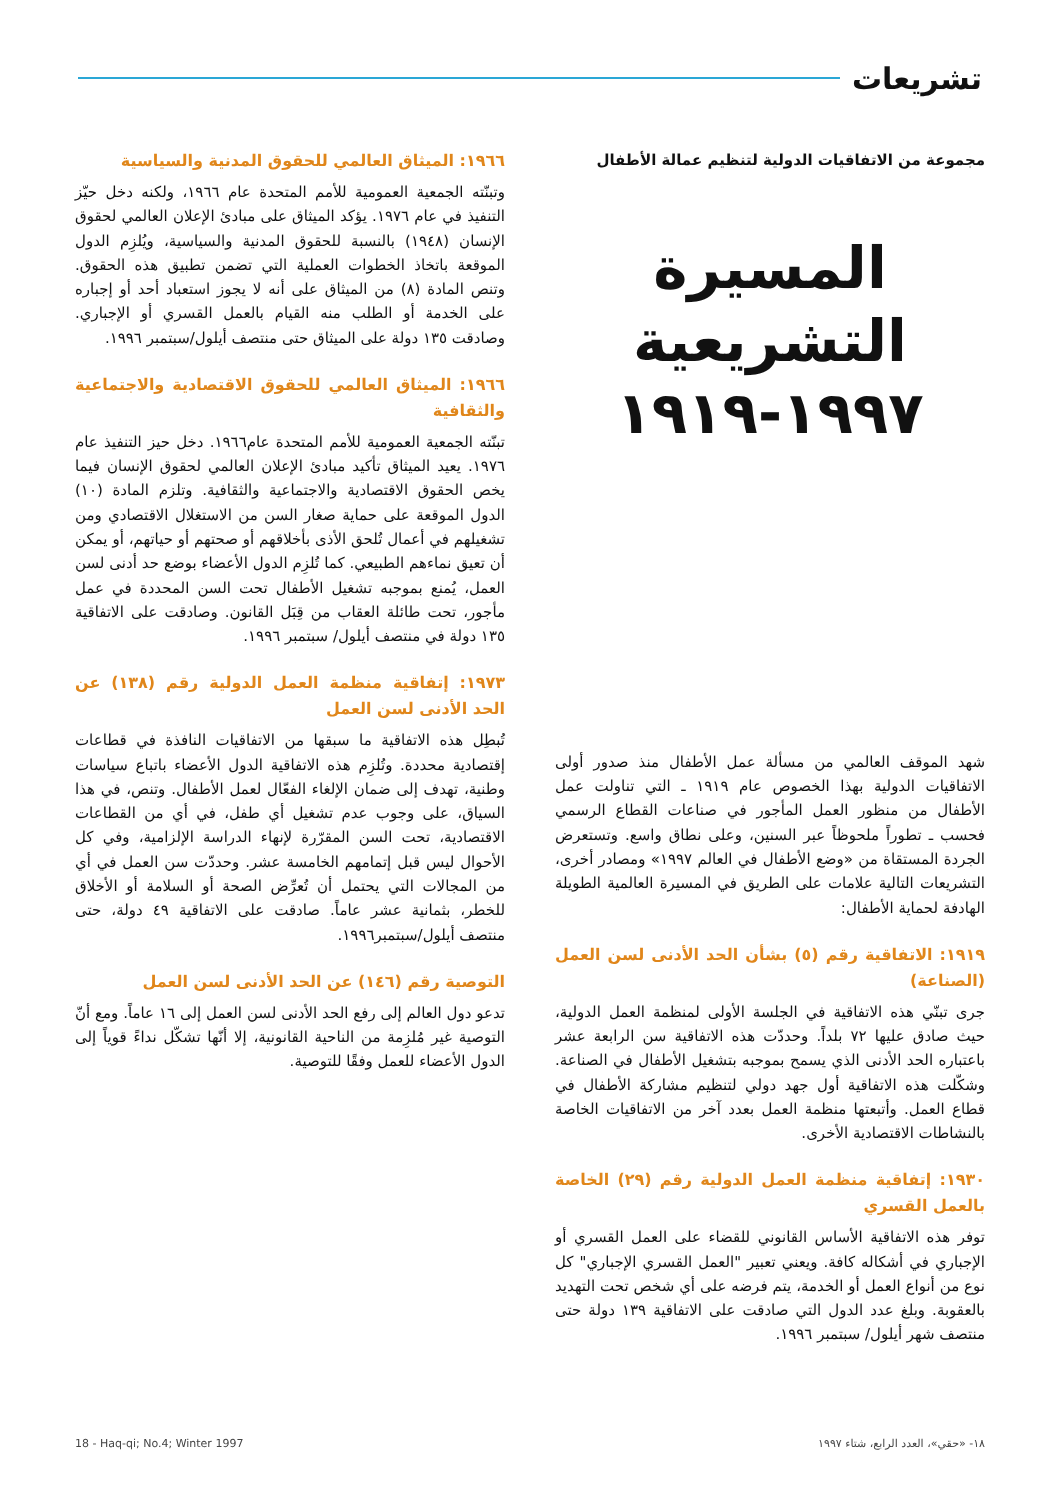تشريعات
مجموعة من الاتفاقيات الدولية لتنظيم عمالة الأطفال
المسيرة التشريعية
١٩٩٧-١٩١٩
شهد الموقف العالمي من مسألة عمل الأطفال منذ صدور أولى الاتفاقيات الدولية بهذا الخصوص عام ١٩١٩ ـ التي تناولت عمل الأطفال من منظور العمل المأجور في صناعات القطاع الرسمي فحسب ـ تطوراً ملحوظاً عبر السنين، وعلى نطاق واسع. وتستعرض الجردة المستقاة من «وضع الأطفال في العالم ١٩٩٧» ومصادر أخرى، التشريعات التالية علامات على الطريق في المسيرة العالمية الطويلة الهادفة لحماية الأطفال:
١٩١٩: الاتفاقية رقم (٥) بشأن الحد الأدنى لسن العمل (الصناعة)
جرى تبنّي هذه الاتفاقية في الجلسة الأولى لمنظمة العمل الدولية، حيث صادق عليها ٧٢ بلداً. وحددّت هذه الاتفاقية سن الرابعة عشر باعتباره الحد الأدنى الذي يسمح بموجبه بتشغيل الأطفال في الصناعة. وشكّلت هذه الاتفاقية أول جهد دولي لتنظيم مشاركة الأطفال في قطاع العمل. وأتبعتها منظمة العمل بعدد آخر من الاتفاقيات الخاصة بالنشاطات الاقتصادية الأخرى.
١٩٣٠: إتفاقية منظمة العمل الدولية رقم (٢٩) الخاصة بالعمل القسري
توفر هذه الاتفاقية الأساس القانوني للقضاء على العمل القسري أو الإجباري في أشكاله كافة. ويعني تعبير "العمل القسري الإجباري" كل نوع من أنواع العمل أو الخدمة، يتم فرضه على أي شخص تحت التهديد بالعقوبة. وبلغ عدد الدول التي صادقت على الاتفاقية ١٣٩ دولة حتى منتصف شهر أيلول/ سبتمبر ١٩٩٦.
١٩٦٦: الميثاق العالمي للحقوق المدنية والسياسية
وتبنّته الجمعية العمومية للأمم المتحدة عام ١٩٦٦، ولكنه دخل حيّز التنفيذ في عام ١٩٧٦. يؤكد الميثاق على مبادئ الإعلان العالمي لحقوق الإنسان (١٩٤٨) بالنسبة للحقوق المدنية والسياسية، ويُلزِم الدول الموقعة باتخاذ الخطوات العملية التي تضمن تطبيق هذه الحقوق. وتنص المادة (٨) من الميثاق على أنه لا يجوز استعباد أحد أو إجباره على الخدمة أو الطلب منه القيام بالعمل القسري أو الإجباري. وصادقت ١٣٥ دولة على الميثاق حتى منتصف أيلول/سبتمبر ١٩٩٦.
١٩٦٦: الميثاق العالمي للحقوق الاقتصادية والاجتماعية والثقافية
تبنّته الجمعية العمومية للأمم المتحدة عام١٩٦٦. دخل حيز التنفيذ عام ١٩٧٦. يعيد الميثاق تأكيد مبادئ الإعلان العالمي لحقوق الإنسان فيما يخص الحقوق الاقتصادية والاجتماعية والثقافية. وتلزم المادة (١٠) الدول الموقعة على حماية صغار السن من الاستغلال الاقتصادي ومن تشغيلهم في أعمال تُلحق الأذى بأخلاقهم أو صحتهم أو حياتهم، أو يمكن أن تعيق نماءهم الطبيعي. كما تُلزِم الدول الأعضاء بوضع حد أدنى لسن العمل، يُمنع بموجبه تشغيل الأطفال تحت السن المحددة في عمل مأجور، تحت طائلة العقاب من قِبَل القانون. وصادقت على الاتفاقية ١٣٥ دولة في منتصف أيلول/ سبتمبر ١٩٩٦.
١٩٧٣: إتفاقية منظمة العمل الدولية رقم (١٣٨) عن الحد الأدنى لسن العمل
تُبطِل هذه الاتفاقية ما سبقها من الاتفاقيات النافذة في قطاعات إقتصادية محددة. وتُلزِم هذه الاتفاقية الدول الأعضاء باتباع سياسات وطنية، تهدف إلى ضمان الإلغاء الفعّال لعمل الأطفال. وتنص، في هذا السياق، على وجوب عدم تشغيل أي طفل، في أي من القطاعات الاقتصادية، تحت السن المقرّرة لإنهاء الدراسة الإلزامية، وفي كل الأحوال ليس قبل إتمامهم الخامسة عشر. وحددّت سن العمل في أي من المجالات التي يحتمل أن تُعرِّض الصحة أو السلامة أو الأخلاق للخطر، بثمانية عشر عاماً. صادقت على الاتفاقية ٤٩ دولة، حتى منتصف أيلول/سبتمبر١٩٩٦.
التوصية رقم (١٤٦) عن الحد الأدنى لسن العمل
تدعو دول العالم إلى رفع الحد الأدنى لسن العمل إلى ١٦ عاماً. ومع أنّ التوصية غير مُلزِمة من الناحية القانونية، إلا أنّها تشكّل نداءً قوياً إلى الدول الأعضاء للعمل وفقًا للتوصية.
١٨- «حقي»، العدد الرابع، شتاء ١٩٩٧ 18 - Haq-qi; No.4; Winter 1997